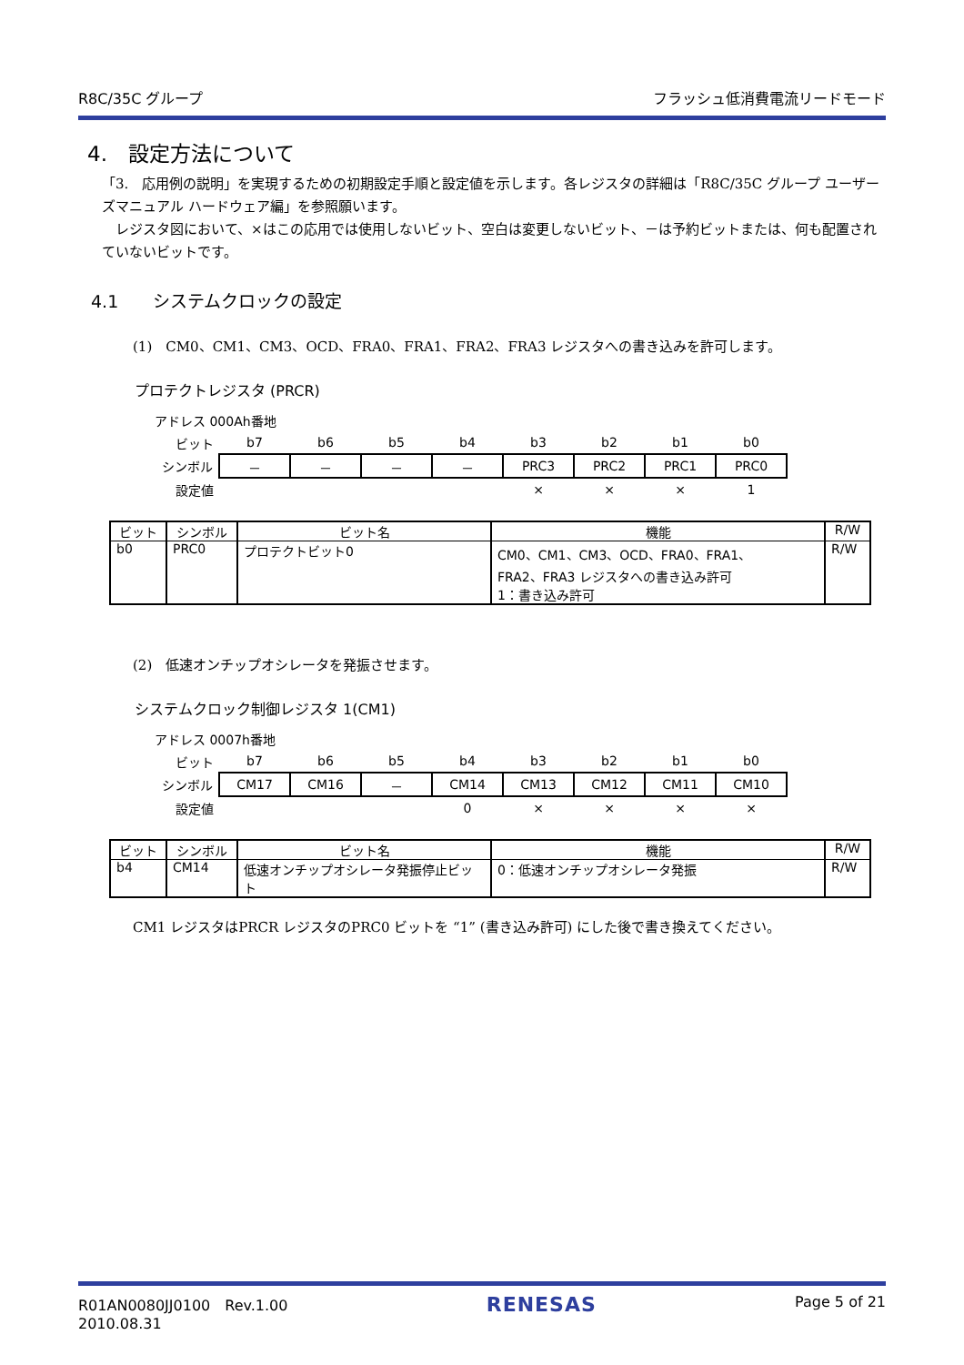R8C/35C グループ フラッシュ低消費電流リードモード
4.　設定方法について
「3.　応用例の説明」を実現するための初期設定手順と設定値を示します。各レジスタの詳細は「R8C/35C グループ ユーザーズマニュアル ハードウェア編」を参照願います。
　レジスタ図において、×はこの応用では使用しないビット、空白は変更しないビット、－は予約ビットまたは、何も配置されていないビットです。
4.1　　システムクロックの設定
(1)　CM0、CM1、CM3、OCD、FRA0、FRA1、FRA2、FRA3 レジスタへの書き込みを許可します。
プロテクトレジスタ (PRCR)
| アドレス 000Ah番地 | | | | | | | | |
| ビット | b7 | b6 | b5 | b4 | b3 | b2 | b1 | b0 |
| シンボル | － | － | － | － | PRC3 | PRC2 | PRC1 | PRC0 |
| 設定値 | | | | | × | × | × | 1 |
| ビット | シンボル | ビット名 | 機能 | R/W |
| --- | --- | --- | --- | --- |
| b0 | PRC0 | プロテクトビット0 | CM0、CM1、CM3、OCD、FRA0、FRA1、 FRA2、FRA3 レジスタへの書き込み許可 1：書き込み許可 | R/W |
(2)　低速オンチップオシレータを発振させます。
システムクロック制御レジスタ 1(CM1)
| アドレス 0007h番地 | | | | | | | | |
| ビット | b7 | b6 | b5 | b4 | b3 | b2 | b1 | b0 |
| シンボル | CM17 | CM16 | － | CM14 | CM13 | CM12 | CM11 | CM10 |
| 設定値 | | | | 0 | × | × | × | × |
| ビット | シンボル | ビット名 | 機能 | R/W |
| --- | --- | --- | --- | --- |
| b4 | CM14 | 低速オンチップオシレータ発振停止ビット | 0：低速オンチップオシレータ発振 | R/W |
CM1 レジスタはPRCR レジスタのPRC0 ビットを “1” (書き込み許可) にした後で書き換えてください。
R01AN0080JJ0100　Rev.1.00
2010.08.31 RENESAS Page 5 of 21